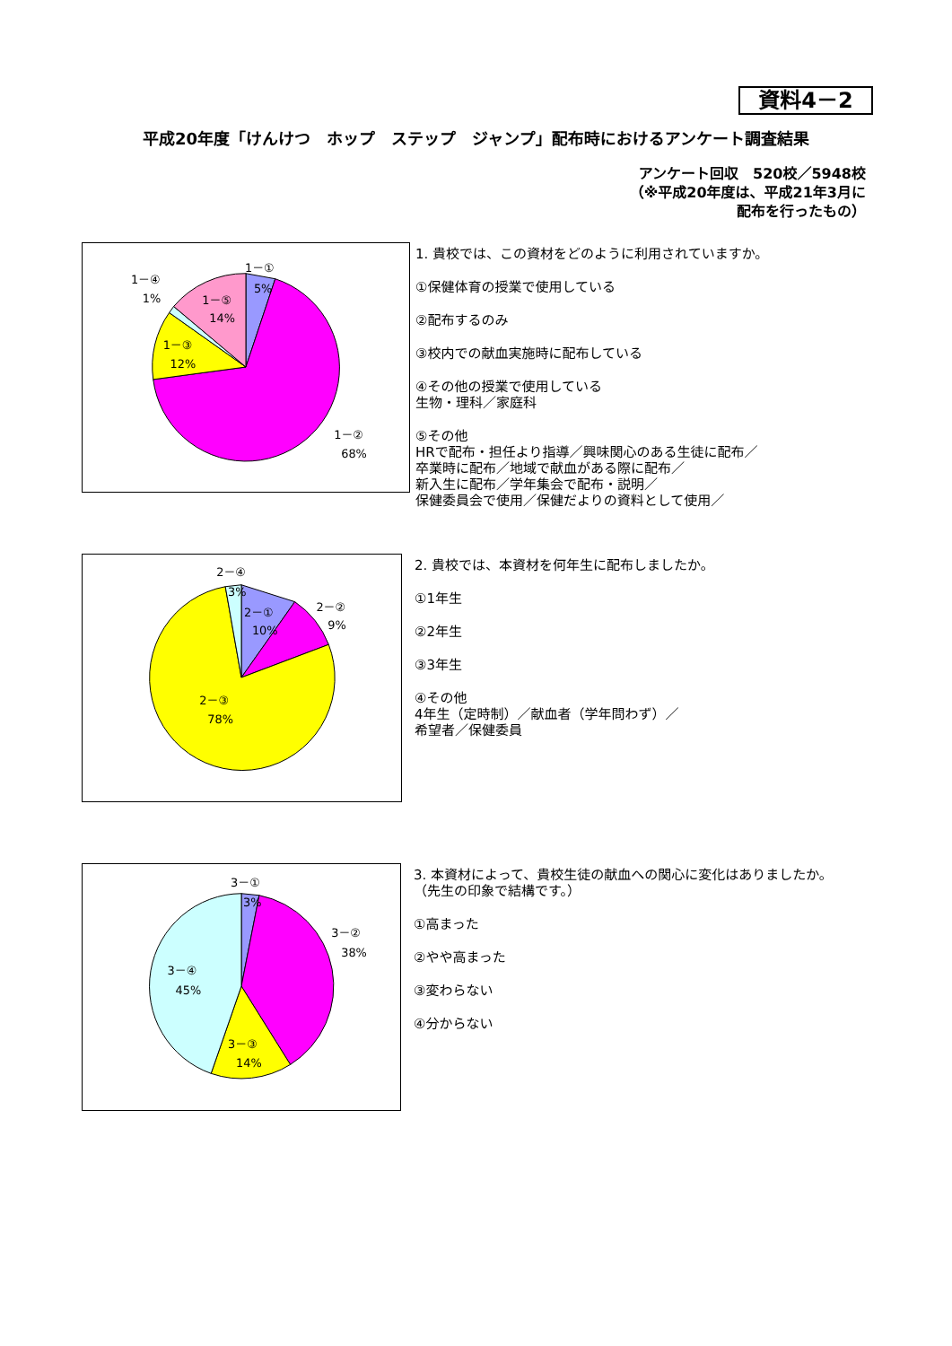資料4－2
平成20年度「けんけつ　ホップ　ステップ　ジャンプ」配布時におけるアンケート調査結果
アンケート回収　520校／5948校
（※平成20年度は、平成21年3月に
配布を行ったもの）
1－①
5%
1－④
1%
1－⑤
14%
1－③
12%
1－②
68%
1. 貴校では、この資材をどのように利用されていますか。
①保健体育の授業で使用している
②配布するのみ
③校内での献血実施時に配布している
④その他の授業で使用している
生物・理科／家庭科
⑤その他
HRで配布・担任より指導／興味関心のある生徒に配布／
卒業時に配布／地域で献血がある際に配布／
新入生に配布／学年集会で配布・説明／
保健委員会で使用／保健だよりの資料として使用／
2－④
3%
2－①
10%
2－②
9%
2－③
78%
2. 貴校では、本資材を何年生に配布しましたか。
①1年生
②2年生
③3年生
④その他
4年生（定時制）／献血者（学年問わず）／
希望者／保健委員
3－①
3%
3－②
38%
3－④
45%
3－③
14%
3. 本資材によって、貴校生徒の献血への関心に変化はありましたか。
（先生の印象で結構です。）
①高まった
②やや高まった
③変わらない
④分からない